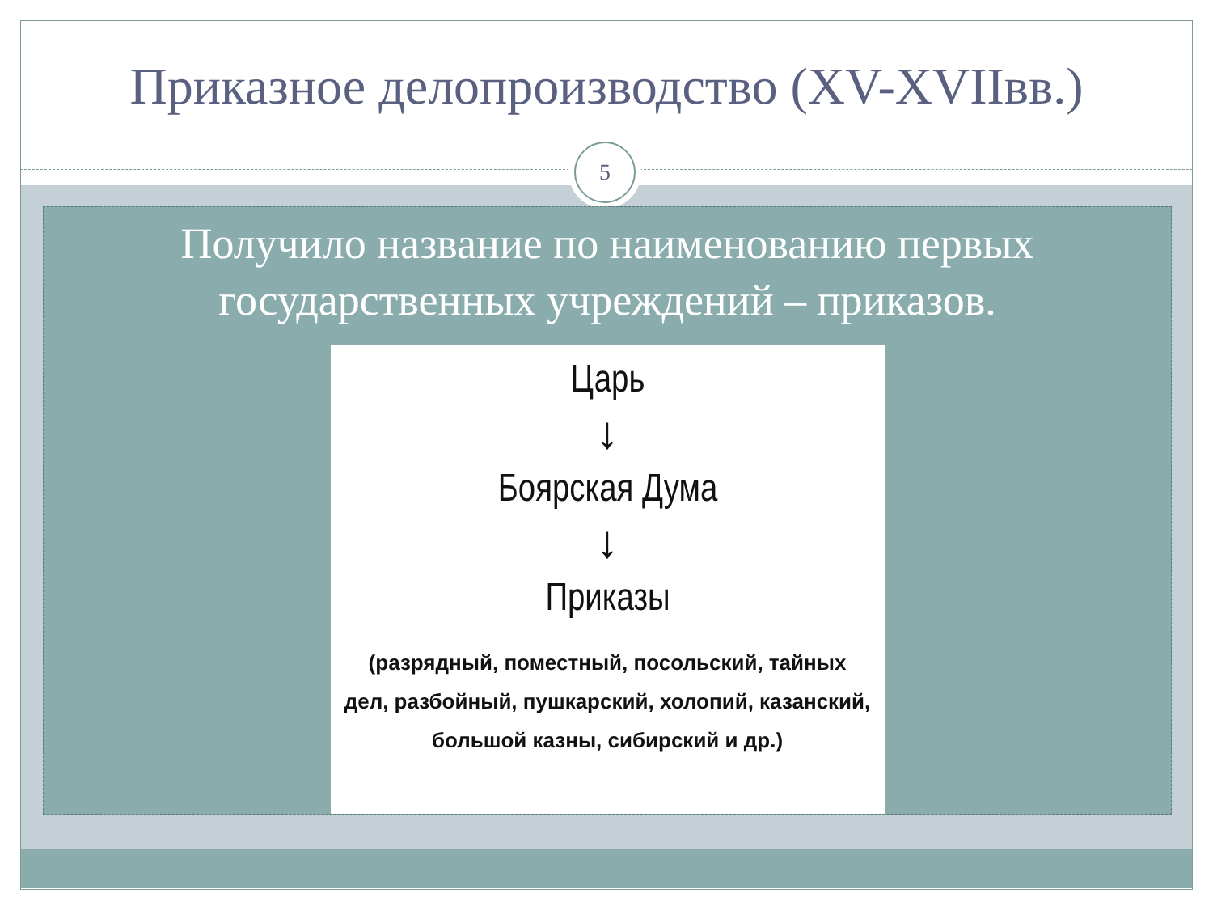Приказное делопроизводство (XV-XVIIвв.)
5
Получило название по наименованию первых государственных учреждений – приказов.
Царь
↓
Боярская Дума
↓
Приказы
(разрядный, поместный, посольский, тайных
дел, разбойный, пушкарский, холопий, казанский,
большой казны, сибирский и др.)